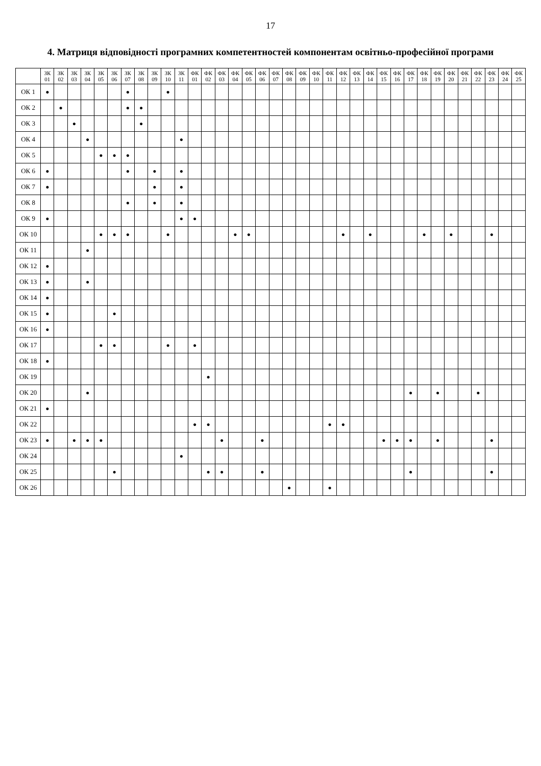17
4. Матриця відповідності програмних компетентностей компонентам освітньо-професійної програми
| | ЗК 01 | ЗК 02 | ЗК 03 | ЗК 04 | ЗК 05 | ЗК 06 | ЗК 07 | ЗК 08 | ЗК 09 | ЗК 10 | ЗК 11 | ФК 01 | ФК 02 | ФК 03 | ФК 04 | ФК 05 | ФК 06 | ФК 07 | ФК 08 | ФК 09 | ФК 10 | ФК 11 | ФК 12 | ФК 13 | ФК 14 | ФК 15 | ФК 16 | ФК 17 | ФК 18 | ФК 19 | ФК 20 | ФК 21 | ФК 22 | ФК 23 | ФК 24 | ФК 25 |
| --- | --- | --- | --- | --- | --- | --- | --- | --- | --- | --- | --- | --- | --- | --- | --- | --- | --- | --- | --- | --- | --- | --- | --- | --- | --- | --- | --- | --- | --- | --- | --- | --- | --- | --- | --- | --- |
| ОК 1 | ● | | | | | | ● | | | ● | | | | | | | | | | | | | | | | | | | | | | | | | | |
| ОК 2 | | ● | | | | | ● | ● | | | | | | | | | | | | | | | | | | | | | | | | | | | | |
| ОК 3 | | | ● | | | | | ● | | | | | | | | | | | | | | | | | | | | | | | | | | | | |
| ОК 4 | | | | ● | | | | | | | ● | | | | | | | | | | | | | | | | | | | | | | | | | |
| ОК 5 | | | | | ● | ● | ● | | | | | | | | | | | | | | | | | | | | | | | | | | | | | |
| ОК 6 | ● | | | | | | ● | | ● | | ● | | | | | | | | | | | | | | | | | | | | | | | | | |
| ОК 7 | ● | | | | | | | | ● | | ● | | | | | | | | | | | | | | | | | | | | | | | | | |
| ОК 8 | | | | | | | ● | | ● | | ● | | | | | | | | | | | | | | | | | | | | | | | | | |
| ОК 9 | ● | | | | | | | | | | ● | ● | | | | | | | | | | | | | | | | | | | | | | | | |
| ОК 10 | | | | | ● | ● | ● | | | ● | | | | | ● | ● | | | | | | | ● | | ● | | | | ● | | ● | | | ● | | |
| ОК 11 | | | | ● | | | | | | | | | | | | | | | | | | | | | | | | | | | | | | | | |
| ОК 12 | ● | | | | | | | | | | | | | | | | | | | | | | | | | | | | | | | | | | | |
| ОК 13 | ● | | | ● | | | | | | | | | | | | | | | | | | | | | | | | | | | | | | | | |
| ОК 14 | ● | | | | | | | | | | | | | | | | | | | | | | | | | | | | | | | | | | | |
| ОК 15 | ● | | | | | ● | | | | | | | | | | | | | | | | | | | | | | | | | | | | | | |
| ОК 16 | ● | | | | | | | | | | | | | | | | | | | | | | | | | | | | | | | | | | | |
| ОК 17 | | | | | ● | ● | | | | ● | | ● | | | | | | | | | | | | | | | | | | | | | | | | |
| ОК 18 | ● | | | | | | | | | | | | | | | | | | | | | | | | | | | | | | | | | | | |
| ОК 19 | | | | | | | | | | | | | ● | | | | | | | | | | | | | | | | | | | | | | | |
| ОК 20 | | | | ● | | | | | | | | | | | | | | | | | | | | | | | | ● | | ● | | | ● | | | |
| ОК 21 | ● | | | | | | | | | | | | | | | | | | | | | | | | | | | | | | | | | | | |
| ОК 22 | | | | | | | | | | | | ● | ● | | | | | | | | | ● | ● | | | | | | | | | | | | | |
| ОК 23 | ● | | ● | ● | ● | | | | | | | | | ● | | | ● | | | | | | | | | ● | ● | ● | | ● | | | | ● | | |
| ОК 24 | | | | | | | | | | | ● | | | | | | | | | | | | | | | | | | | | | | | | | |
| ОК 25 | | | | | | ● | | | | | | | ● | ● | | | ● | | | | | | | | | | | ● | | | | | | ● | | |
| ОК 26 | | | | | | | | | | | | | | | | | | | ● | | | ● | | | | | | | | | | | | | | |